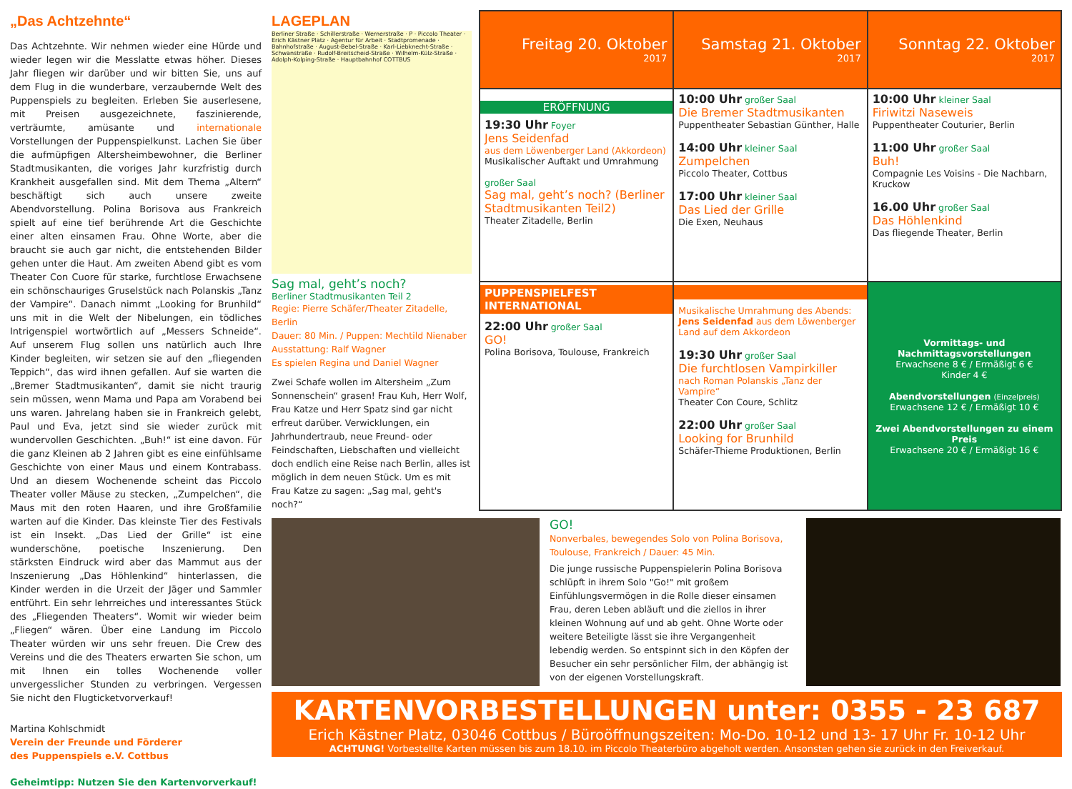„Das Achtzehnte“
Das Achtzehnte. Wir nehmen wieder eine Hürde und wieder legen wir die Messlatte etwas höher. Dieses Jahr fliegen wir darüber und wir bitten Sie, uns auf dem Flug in die wunderbare, verzaubernde Welt des Puppenspiels zu begleiten. Erleben Sie auserlesene, mit Preisen ausgezeichnete, faszinierende, verträumte, amüsante und internationale Vorstellungen der Puppenspielkunst. Lachen Sie über die aufmüpfigen Altersheimbewohner, die Berliner Stadtmusikanten, die voriges Jahr kurzfristig durch Krankheit ausgefallen sind. Mit dem Thema „Altern“ beschäftigt sich auch unsere zweite Abendvorstellung. Polina Borisova aus Frankreich spielt auf eine tief berührende Art die Geschichte einer alten einsamen Frau. Ohne Worte, aber die braucht sie auch gar nicht, die entstehenden Bilder gehen unter die Haut. Am zweiten Abend gibt es vom Theater Con Cuore für starke, furchtlose Erwachsene ein schönschauriges Gruselstück nach Polanskis „Tanz der Vampire“. Danach nimmt „Looking for Brunhild“ uns mit in die Welt der Nibelungen, ein tödliches Intrigenspiel wortwörtlich auf „Messers Schneide“. Auf unserem Flug sollen uns natürlich auch Ihre Kinder begleiten, wir setzen sie auf den „fliegenden Teppich“, das wird ihnen gefallen. Auf sie warten die „Bremer Stadtmusikanten“, damit sie nicht traurig sein müssen, wenn Mama und Papa am Vorabend bei uns waren. Jahrelang haben sie in Frankreich gelebt, Paul und Eva, jetzt sind sie wieder zurück mit wundervollen Geschichten. „Buh!“ ist eine davon. Für die ganz Kleinen ab 2 Jahren gibt es eine einfühlsame Geschichte von einer Maus und einem Kontrabass. Und an diesem Wochenende scheint das Piccolo Theater voller Mäuse zu stecken, „Zumpelchen“, die Maus mit den roten Haaren, und ihre Großfamilie warten auf die Kinder. Das kleinste Tier des Festivals ist ein Insekt. „Das Lied der Grille“ ist eine wunderschöne, poetische Inszenierung. Den stärksten Eindruck wird aber das Mammut aus der Inszenierung „Das Höhlenkind“ hinterlassen, die Kinder werden in die Urzeit der Jäger und Sammler entführt. Ein sehr lehrreiches und interessantes Stück des „Fliegenden Theaters“. Womit wir wieder beim „Fliegen“ wären. Über eine Landung im Piccolo Theater würden wir uns sehr freuen. Die Crew des Vereins und die des Theaters erwarten Sie schon, um mit Ihnen ein tolles Wochenende voller unvergesslicher Stunden zu verbringen. Vergessen Sie nicht den Flugticketvorverkauf!
Martina Kohlschmidt
Verein der Freunde und Förderer
des Puppenspiels e.V. Cottbus
Geheimtipp: Nutzen Sie den Kartenvorverkauf!
LAGEPLAN
Berliner Straße · Schillerstraße · Wernerstraße · P · Piccolo Theater · Erich Kästner Platz · Agentur für Arbeit · Stadtpromenade · Bahnhofstraße · August-Bebel-Straße · Karl-Liebknecht-Straße · Schwanstraße · Rudolf-Breitscheid-Straße · Wilhelm-Külz-Straße · Adolph-Kolping-Straße · Hauptbahnhof COTTBUS
Sag mal, geht’s noch?
Berliner Stadtmusikanten Teil 2
Regie: Pierre Schäfer/Theater Zitadelle, Berlin
Dauer: 80 Min. / Puppen: Mechtild Nienaber
Ausstattung: Ralf Wagner
Es spielen Regina und Daniel Wagner
Zwei Schafe wollen im Altersheim „Zum Sonnenschein“ grasen! Frau Kuh, Herr Wolf, Frau Katze und Herr Spatz sind gar nicht erfreut darüber. Verwicklungen, ein Jahrhundertraub, neue Freund- oder Feindschaften, Liebschaften und vielleicht doch endlich eine Reise nach Berlin, alles ist möglich in dem neuen Stück. Um es mit Frau Katze zu sagen: „Sag mal, geht's noch?“
| Freitag 20. Oktober 2017 | Samstag 21. Oktober 2017 | Sonntag 22. Oktober 2017 |
| --- | --- | --- |
| ERÖFFNUNG 19:30 Uhr Foyer Jens Seidenfad aus dem Löwenberger Land (Akkordeon) Musikalischer Auftakt und Umrahmung großer Saal Sag mal, geht’s noch? (Berliner Stadtmusikanten Teil2) Theater Zitadelle, Berlin | 10:00 Uhr großer Saal Die Bremer Stadtmusikanten Puppentheater Sebastian Günther, Halle 14:00 Uhr kleiner Saal Zumpelchen Piccolo Theater, Cottbus 17:00 Uhr kleiner Saal Das Lied der Grille Die Exen, Neuhaus | 10:00 Uhr kleiner Saal Firiwitzi Naseweis Puppentheater Couturier, Berlin 11:00 Uhr großer Saal Buh! Compagnie Les Voisins - Die Nachbarn, Kruckow 16.00 Uhr großer Saal Das Höhlenkind Das fliegende Theater, Berlin |
| PUPPENSPIELFEST INTERNATIONAL 22:00 Uhr großer Saal GO! Polina Borisova, Toulouse, Frankreich | Musikalische Umrahmung des Abends: Jens Seidenfad aus dem Löwenberger Land auf dem Akkordeon 19:30 Uhr großer Saal Die furchtlosen Vampirkiller nach Roman Polanskis „Tanz der Vampire“ Theater Con Coure, Schlitz 22:00 Uhr großer Saal Looking for Brunhild Schäfer-Thieme Produktionen, Berlin | Vormittags- und Nachmittagsvorstellungen Erwachsene 8 € / Ermäßigt 6 € Kinder 4 € Abendvorstellungen (Einzelpreis) Erwachsene 12 € / Ermäßigt 10 € Zwei Abendvorstellungen zu einem Preis Erwachsene 20 € / Ermäßigt 16 € |
GO!
Nonverbales, bewegendes Solo von Polina Borisova, Toulouse, Frankreich / Dauer: 45 Min.
Die junge russische Puppenspielerin Polina Borisova schlüpft in ihrem Solo "Go!" mit großem Einfühlungsvermögen in die Rolle dieser einsamen Frau, deren Leben abläuft und die ziellos in ihrer kleinen Wohnung auf und ab geht. Ohne Worte oder weitere Beteiligte lässt sie ihre Vergangenheit lebendig werden. So entspinnt sich in den Köpfen der Besucher ein sehr persönlicher Film, der abhängig ist von der eigenen Vorstellungskraft.
KARTENVORBESTELLUNGEN unter: 0355 - 23 687
Erich Kästner Platz, 03046 Cottbus / Büroöffnungszeiten: Mo-Do. 10-12 und 13- 17 Uhr Fr. 10-12 Uhr
ACHTUNG! Vorbestellte Karten müssen bis zum 18.10. im Piccolo Theaterbüro abgeholt werden. Ansonsten gehen sie zurück in den Freiverkauf.